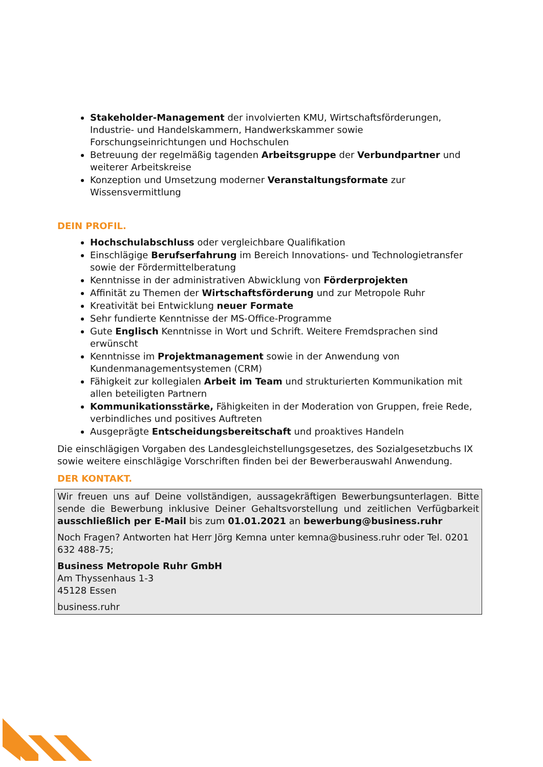Stakeholder-Management der involvierten KMU, Wirtschaftsförderungen, Industrie- und Handelskammern, Handwerkskammer sowie Forschungseinrichtungen und Hochschulen
Betreuung der regelmäßig tagenden Arbeitsgruppe der Verbundpartner und weiterer Arbeitskreise
Konzeption und Umsetzung moderner Veranstaltungsformate zur Wissensvermittlung
DEIN PROFIL.
Hochschulabschluss oder vergleichbare Qualifikation
Einschlägige Berufserfahrung im Bereich Innovations- und Technologietransfer sowie der Fördermittelberatung
Kenntnisse in der administrativen Abwicklung von Förderprojekten
Affinität zu Themen der Wirtschaftsförderung und zur Metropole Ruhr
Kreativität bei Entwicklung neuer Formate
Sehr fundierte Kenntnisse der MS-Office-Programme
Gute Englisch Kenntnisse in Wort und Schrift. Weitere Fremdsprachen sind erwünscht
Kenntnisse im Projektmanagement sowie in der Anwendung von Kundenmanagementsystemen (CRM)
Fähigkeit zur kollegialen Arbeit im Team und strukturierten Kommunikation mit allen beteiligten Partnern
Kommunikationsstärke, Fähigkeiten in der Moderation von Gruppen, freie Rede, verbindliches und positives Auftreten
Ausgeprägte Entscheidungsbereitschaft und proaktives Handeln
Die einschlägigen Vorgaben des Landesgleichstellungsgesetzes, des Sozialgesetzbuchs IX sowie weitere einschlägige Vorschriften finden bei der Bewerberauswahl Anwendung.
DER KONTAKT.
Wir freuen uns auf Deine vollständigen, aussagekräftigen Bewerbungsunterlagen. Bitte sende die Bewerbung inklusive Deiner Gehaltsvorstellung und zeitlichen Verfügbarkeit ausschließlich per E-Mail bis zum 01.01.2021 an bewerbung@business.ruhr
Noch Fragen? Antworten hat Herr Jörg Kemna unter kemna@business.ruhr oder Tel. 0201 632 488-75;
Business Metropole Ruhr GmbH
Am Thyssenhaus 1-3
45128 Essen
business.ruhr